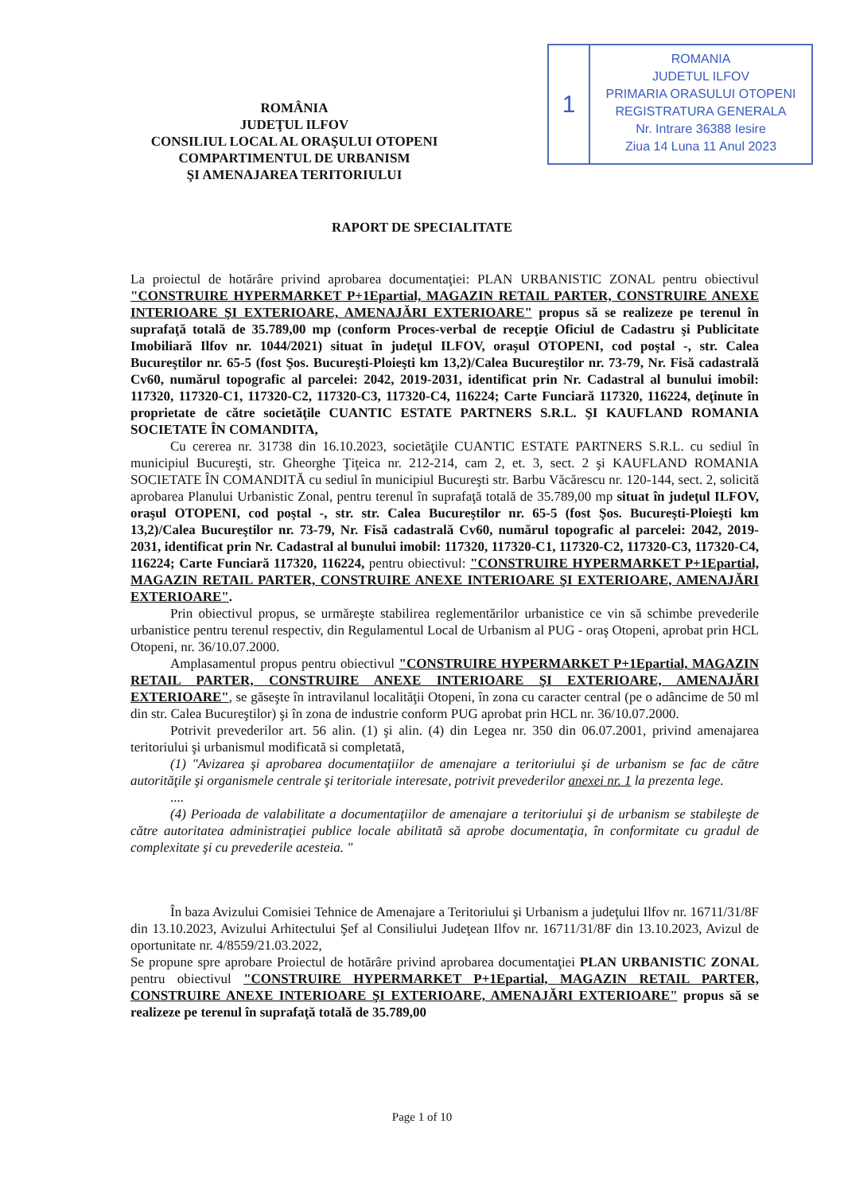ROMÂNIA
JUDEŢUL ILFOV
CONSILIUL LOCAL AL ORAŞULUI OTOPENI
COMPARTIMENTUL DE URBANISM
ŞI AMENAJAREA TERITORIULUI
1
ROMANIA
JUDETUL ILFOV
PRIMARIA ORASULUI OTOPENI
REGISTRATURA GENERALA
Nr. Intrare 36388 Iesire
Ziua 14 Luna 11 Anul 2023
RAPORT DE SPECIALITATE
La proiectul de hotărâre privind aprobarea documentaţiei: PLAN URBANISTIC ZONAL pentru obiectivul "CONSTRUIRE HYPERMARKET P+1Epartial, MAGAZIN RETAIL PARTER, CONSTRUIRE ANEXE INTERIOARE ŞI EXTERIOARE, AMENAJĂRI EXTERIOARE" propus să se realizeze pe terenul în suprafaţă totală de 35.789,00 mp (conform Proces-verbal de recepţie Oficiul de Cadastru şi Publicitate Imobiliară Ilfov nr. 1044/2021) situat în judeţul ILFOV, oraşul OTOPENI, cod poştal -, str. Calea Bucureştilor nr. 65-5 (fost Şos. Bucureşti-Ploieşti km 13,2)/Calea Bucureştilor nr. 73-79, Nr. Fisă cadastrală Cv60, numărul topografic al parcelei: 2042, 2019-2031, identificat prin Nr. Cadastral al bunului imobil: 117320, 117320-C1, 117320-C2, 117320-C3, 117320-C4, 116224; Carte Funciară 117320, 116224, deţinute în proprietate de către societăţile CUANTIC ESTATE PARTNERS S.R.L. ŞI KAUFLAND ROMANIA SOCIETATE ÎN COMANDITA,
Cu cererea nr. 31738 din 16.10.2023, societăţile CUANTIC ESTATE PARTNERS S.R.L. cu sediul în municipiul Bucureşti, str. Gheorghe Ţiţeica nr. 212-214, cam 2, et. 3, sect. 2 şi KAUFLAND ROMANIA SOCIETATE ÎN COMANDITĂ cu sediul în municipiul Bucureşti str. Barbu Văcărescu nr. 120-144, sect. 2, solicită aprobarea Planului Urbanistic Zonal, pentru terenul în suprafaţă totală de 35.789,00 mp situat în judeţul ILFOV, oraşul OTOPENI, cod poştal -, str. str. Calea Bucureştilor nr. 65-5 (fost Şos. Bucureşti-Ploieşti km 13,2)/Calea Bucureştilor nr. 73-79, Nr. Fisă cadastrală Cv60, numărul topografic al parcelei: 2042, 2019-2031, identificat prin Nr. Cadastral al bunului imobil: 117320, 117320-C1, 117320-C2, 117320-C3, 117320-C4, 116224; Carte Funciară 117320, 116224, pentru obiectivul: "CONSTRUIRE HYPERMARKET P+1Epartial, MAGAZIN RETAIL PARTER, CONSTRUIRE ANEXE INTERIOARE ŞI EXTERIOARE, AMENAJĂRI EXTERIOARE".
Prin obiectivul propus, se urmăreşte stabilirea reglementărilor urbanistice ce vin să schimbe prevederile urbanistice pentru terenul respectiv, din Regulamentul Local de Urbanism al PUG - oraş Otopeni, aprobat prin HCL Otopeni, nr. 36/10.07.2000.
Amplasamentul propus pentru obiectivul "CONSTRUIRE HYPERMARKET P+1Epartial, MAGAZIN RETAIL PARTER, CONSTRUIRE ANEXE INTERIOARE ŞI EXTERIOARE, AMENAJĂRI EXTERIOARE", se găseşte în intravilanul localităţii Otopeni, în zona cu caracter central (pe o adâncime de 50 ml din str. Calea Bucureştilor) şi în zona de industrie conform PUG aprobat prin HCL nr. 36/10.07.2000.
Potrivit prevederilor art. 56 alin. (1) şi alin. (4) din Legea nr. 350 din 06.07.2001, privind amenajarea teritoriului şi urbanismul modificată si completată,
(1) "Avizarea şi aprobarea documentaţiilor de amenajare a teritoriului şi de urbanism se fac de către autorităţile şi organismele centrale şi teritoriale interesate, potrivit prevederilor anexei nr. 1 la prezenta lege.
....
(4) Perioada de valabilitate a documentaţiilor de amenajare a teritoriului şi de urbanism se stabileşte de către autoritatea administraţiei publice locale abilitată să aprobe documentaţia, în conformitate cu gradul de complexitate şi cu prevederile acesteia. "
În baza Avizului Comisiei Tehnice de Amenajare a Teritoriului şi Urbanism a judeţului Ilfov nr. 16711/31/8F din 13.10.2023, Avizului Arhitectului Şef al Consiliului Judeţean Ilfov nr. 16711/31/8F din 13.10.2023, Avizul de oportunitate nr. 4/8559/21.03.2022,
Se propune spre aprobare Proiectul de hotărâre privind aprobarea documentaţiei PLAN URBANISTIC ZONAL pentru obiectivul "CONSTRUIRE HYPERMARKET P+1Epartial, MAGAZIN RETAIL PARTER, CONSTRUIRE ANEXE INTERIOARE ŞI EXTERIOARE, AMENAJĂRI EXTERIOARE" propus să se realizeze pe terenul în suprafaţă totală de 35.789,00
Page 1 of 10